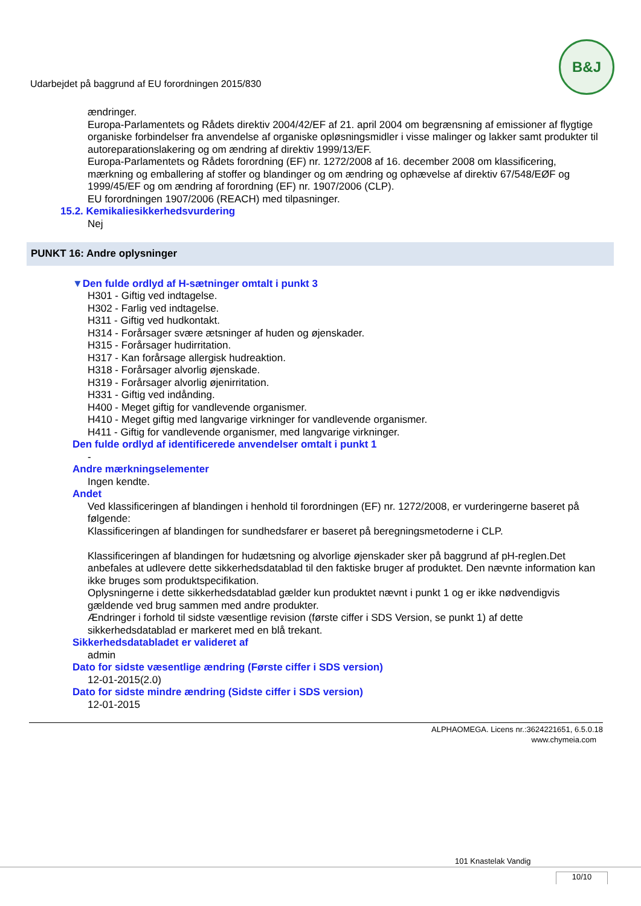Udarbejdet på baggrund af EU forordningen 2015/830
B&J
ændringer.
Europa-Parlamentets og Rådets direktiv 2004/42/EF af 21. april 2004 om begrænsning af emissioner af flygtige organiske forbindelser fra anvendelse af organiske opløsningsmidler i visse malinger og lakker samt produkter til autoreparationslakering og om ændring af direktiv 1999/13/EF.
Europa-Parlamentets og Rådets forordning (EF) nr. 1272/2008 af 16. december 2008 om klassificering, mærkning og emballering af stoffer og blandinger og om ændring og ophævelse af direktiv 67/548/EØF og 1999/45/EF og om ændring af forordning (EF) nr. 1907/2006 (CLP).
EU forordningen 1907/2006 (REACH) med tilpasninger.
15.2. Kemikaliesikkerhedsvurdering
Nej
PUNKT 16: Andre oplysninger
▼Den fulde ordlyd af H-sætninger omtalt i punkt 3
H301 - Giftig ved indtagelse.
H302 - Farlig ved indtagelse.
H311 - Giftig ved hudkontakt.
H314 - Forårsager svære ætsninger af huden og øjenskader.
H315 - Forårsager hudirritation.
H317 - Kan forårsage allergisk hudreaktion.
H318 - Forårsager alvorlig øjenskade.
H319 - Forårsager alvorlig øjenirritation.
H331 - Giftig ved indånding.
H400 - Meget giftig for vandlevende organismer.
H410 - Meget giftig med langvarige virkninger for vandlevende organismer.
H411 - Giftig for vandlevende organismer, med langvarige virkninger.
Den fulde ordlyd af identificerede anvendelser omtalt i punkt 1
-
Andre mærkningselementer
Ingen kendte.
Andet
Ved klassificeringen af blandingen i henhold til forordningen (EF) nr. 1272/2008, er vurderingerne baseret på følgende:
Klassificeringen af blandingen for sundhedsfarer er baseret på beregningsmetoderne i CLP.
Klassificeringen af blandingen for hudætsning og alvorlige øjenskader sker på baggrund af pH-reglen.Det anbefales at udlevere dette sikkerhedsdatablad til den faktiske bruger af produktet. Den nævnte information kan ikke bruges som produktspecifikation.
Oplysningerne i dette sikkerhedsdatablad gælder kun produktet nævnt i punkt 1 og er ikke nødvendigvis gældende ved brug sammen med andre produkter.
Ændringer i forhold til sidste væsentlige revision (første ciffer i SDS Version, se punkt 1) af dette sikkerhedsdatablad er markeret med en blå trekant.
Sikkerhedsdatabladet er valideret af
admin
Dato for sidste væsentlige ændring (Første ciffer i SDS version)
12-01-2015(2.0)
Dato for sidste mindre ændring (Sidste ciffer i SDS version)
12-01-2015
ALPHAOMEGA. Licens nr.:3624221651, 6.5.0.18
www.chymeia.com
101 Knastelak Vandig
10/10